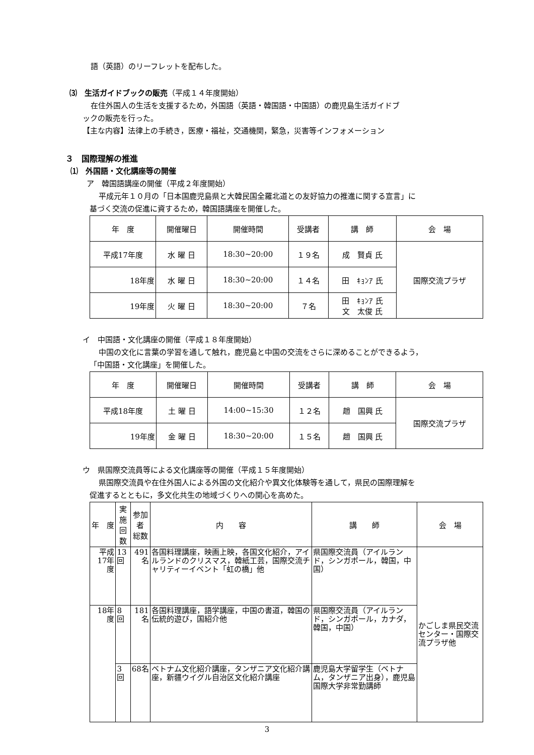語（英語）のリーフレットを配布した。
⑶　生活ガイドブックの販売（平成１４年度開始）
在住外国人の生活を支援するため，外国語（英語・韓国語・中国語）の鹿児島生活ガイドブ
ックの販売を行った。
【主な内容】法律上の手続き，医療・福祉，交通機関，緊急，災害等インフォメーション
３　国際理解の推進
⑴　外国語・文化講座等の開催
ア　韓国語講座の開催（平成２年度開始）
平成元年１０月の「日本国鹿児島県と大韓民国全羅北道との友好協力の推進に関する宣言」に
基づく交流の促進に資するため，韓国語講座を開催した。
| 年 度 | 開催曜日 | 開催時間 | 受講者 | 講 師 | 会 場 |
| --- | --- | --- | --- | --- | --- |
| 平成17年度 | 水 曜 日 | 18:30~20:00 | １９名 | 成 賢貞 氏 | 国際交流プラザ |
| 18年度 | 水 曜 日 | 18:30~20:00 | １４名 | 田 ｷｮﾝｱ 氏 | |
| 19年度 | 火 曜 日 | 18:30~20:00 | ７名 | 田 ｷｮﾝｱ 氏 文 太俊 氏 | |
イ　中国語・文化講座の開催（平成１８年度開始）
中国の文化に言葉の学習を通して触れ，鹿児島と中国の交流をさらに深めることができるよう，
「中国語・文化講座」を開催した。
| 年 度 | 開催曜日 | 開催時間 | 受講者 | 講 師 | 会 場 |
| --- | --- | --- | --- | --- | --- |
| 平成18年度 | 土 曜 日 | 14:00~15:30 | １２名 | 趙 国興 氏 | 国際交流プラザ |
| 19年度 | 金 曜 日 | 18:30~20:00 | １５名 | 趙 国興 氏 | |
ウ　県国際交流員等による文化講座等の開催（平成１５年度開始）
県国際交流員や在住外国人による外国の文化紹介や異文化体験等を通して，県民の国際理解を
促進するとともに，多文化共生の地域づくりへの関心を高めた。
| 年 度 | 実施 回数 | 参加者 総数 | 内 容 | 講 師 | 会 場 |
| --- | --- | --- | --- | --- | --- |
| 平成17年度 | 13回 | 491名 | 各国料理講座，映画上映，各国文化紹介，アイルランドのクリスマス，韓紙工芸，国際交流チャリティーイベント「虹の橋」他 | 県国際交流員（アイルランド，シンガポール，韓国，中国） | かごしま県民交流センター・国際交流プラザ他 |
| 18年度 | 8回 | 181名 | 各国料理講座，語学講座，中国の書道，韓国の伝統的遊び，国紹介他 | 県国際交流員（アイルランド，シンガポール，カナダ，韓国，中国） | |
| | 3回 | 68名 | ベトナム文化紹介講座，タンザニア文化紹介講座，新疆ウイグル自治区文化紹介講座 | 鹿児島大学留学生（ベトナム，タンザニア出身），鹿児島国際大学非常勤講師 | |
3